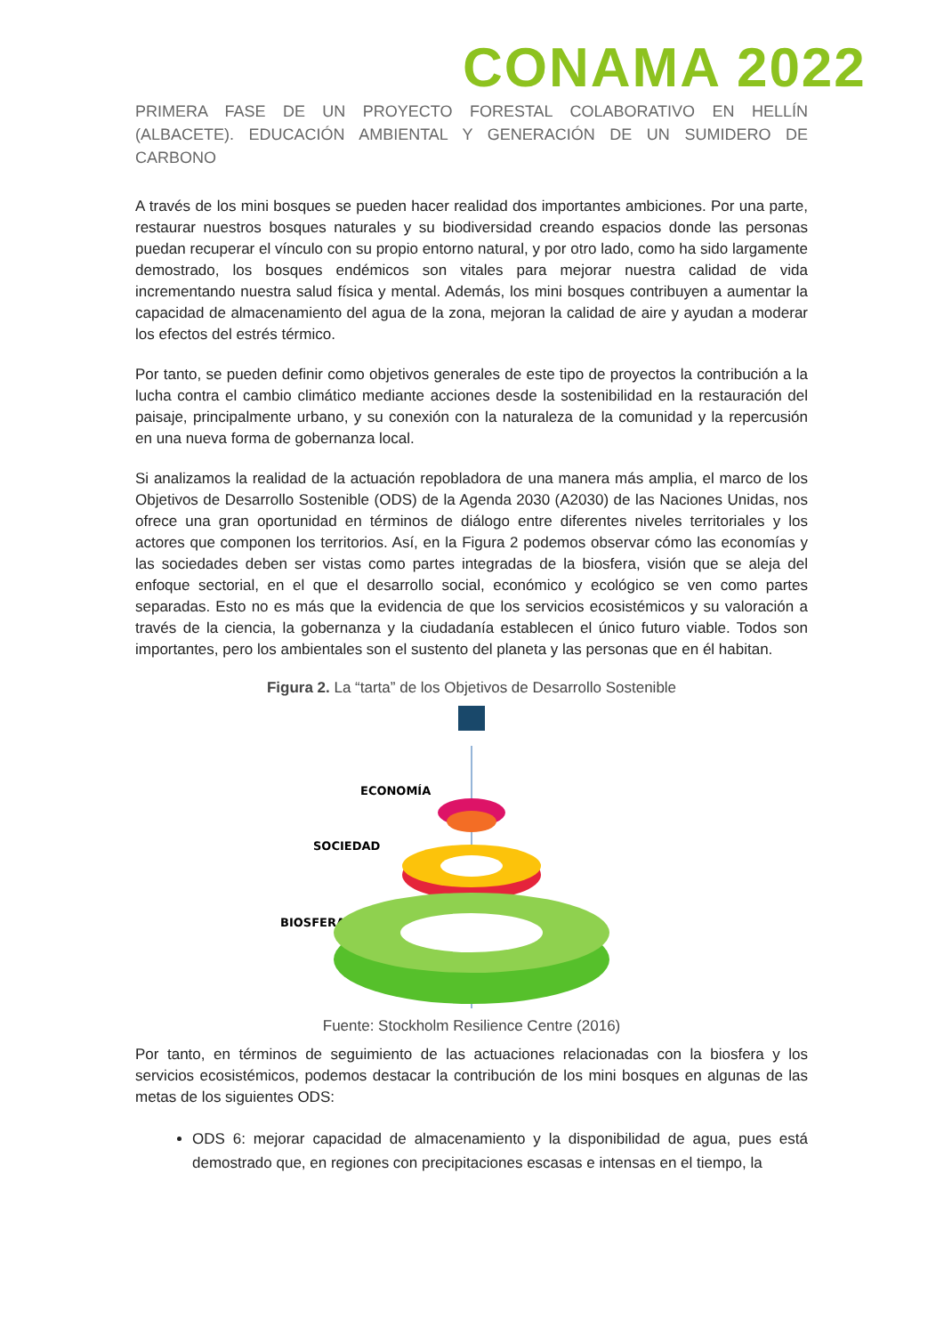CONAMA 2022
PRIMERA FASE DE UN PROYECTO FORESTAL COLABORATIVO EN HELLÍN (ALBACETE). EDUCACIÓN AMBIENTAL Y GENERACIÓN DE UN SUMIDERO DE CARBONO
A través de los mini bosques se pueden hacer realidad dos importantes ambiciones. Por una parte, restaurar nuestros bosques naturales y su biodiversidad creando espacios donde las personas puedan recuperar el vínculo con su propio entorno natural, y por otro lado, como ha sido largamente demostrado, los bosques endémicos son vitales para mejorar nuestra calidad de vida incrementando nuestra salud física y mental. Además, los mini bosques contribuyen a aumentar la capacidad de almacenamiento del agua de la zona, mejoran la calidad de aire y ayudan a moderar los efectos del estrés térmico.
Por tanto, se pueden definir como objetivos generales de este tipo de proyectos la contribución a la lucha contra el cambio climático mediante acciones desde la sostenibilidad en la restauración del paisaje, principalmente urbano, y su conexión con la naturaleza de la comunidad y la repercusión en una nueva forma de gobernanza local.
Si analizamos la realidad de la actuación repobladora de una manera más amplia, el marco de los Objetivos de Desarrollo Sostenible (ODS) de la Agenda 2030 (A2030) de las Naciones Unidas, nos ofrece una gran oportunidad en términos de diálogo entre diferentes niveles territoriales y los actores que componen los territorios. Así, en la Figura 2 podemos observar cómo las economías y las sociedades deben ser vistas como partes integradas de la biosfera, visión que se aleja del enfoque sectorial, en el que el desarrollo social, económico y ecológico se ven como partes separadas. Esto no es más que la evidencia de que los servicios ecosistémicos y su valoración a través de la ciencia, la gobernanza y la ciudadanía establecen el único futuro viable. Todos son importantes, pero los ambientales son el sustento del planeta y las personas que en él habitan.
Figura 2. La “tarta” de los Objetivos de Desarrollo Sostenible
ECONOMÍA
SOCIEDAD
BIOSFERA
Fuente: Stockholm Resilience Centre (2016)
Por tanto, en términos de seguimiento de las actuaciones relacionadas con la biosfera y los servicios ecosistémicos, podemos destacar la contribución de los mini bosques en algunas de las metas de los siguientes ODS:
ODS 6: mejorar capacidad de almacenamiento y la disponibilidad de agua, pues está demostrado que, en regiones con precipitaciones escasas e intensas en el tiempo, la